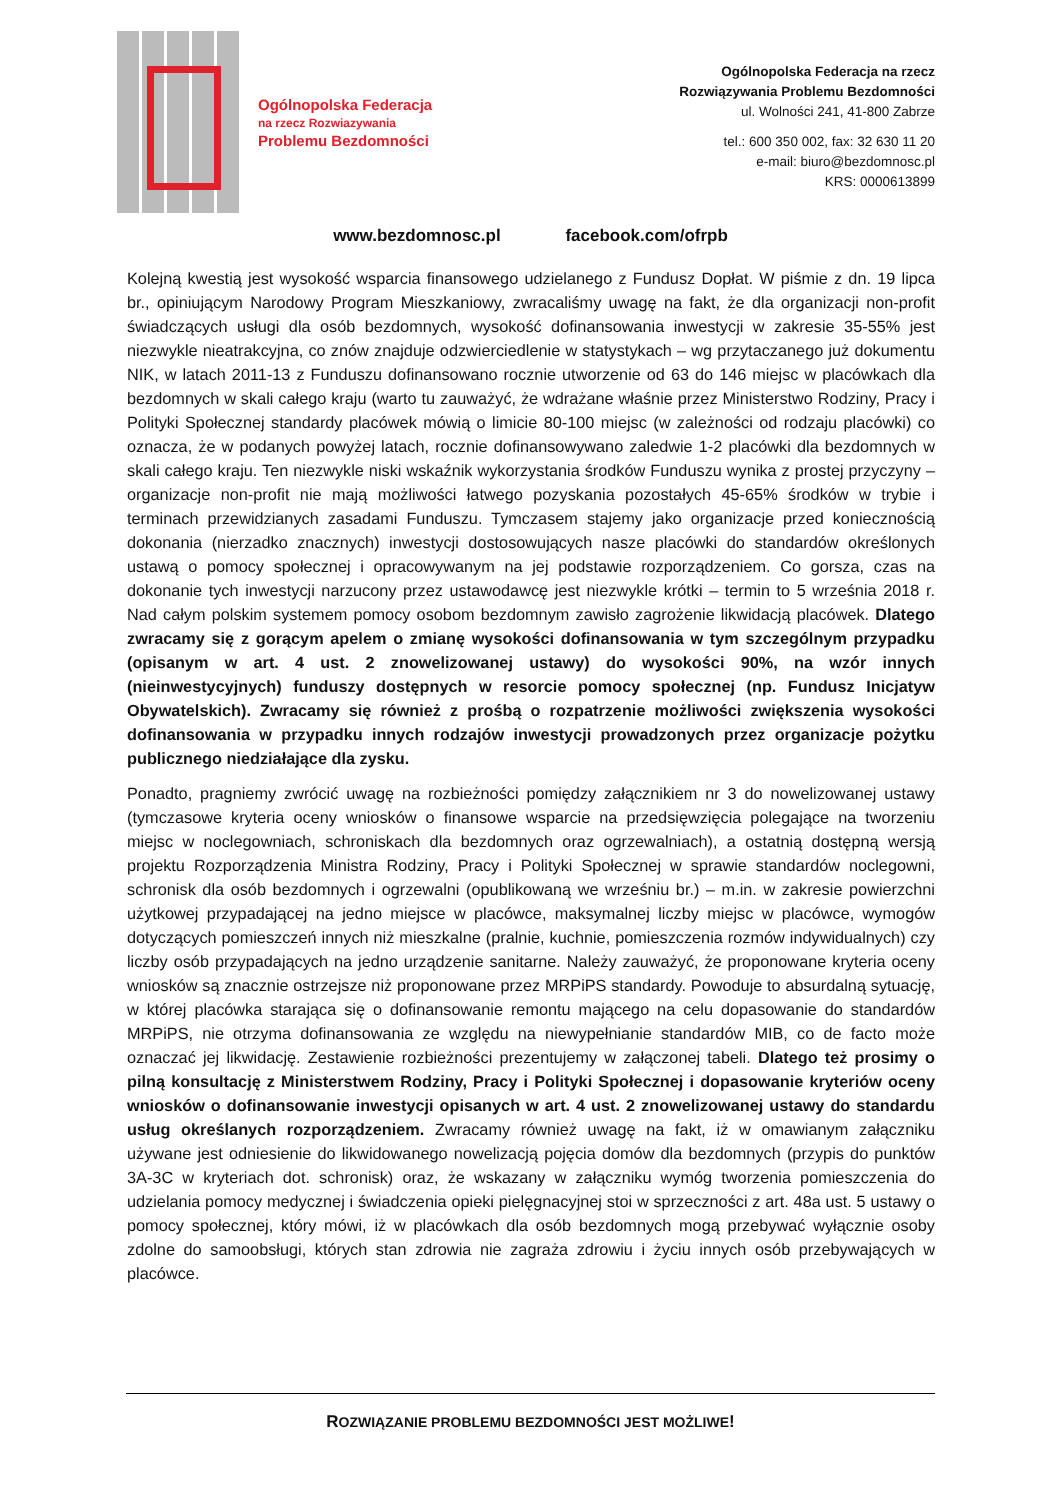Ogólnopolska Federacja
na rzecz Rozwiazywania
Problemu Bezdomności
Ogólnopolska Federacja na rzecz
Rozwiązywania Problemu Bezdomności
ul. Wolności 241, 41-800 Zabrze
tel.: 600 350 002, fax: 32 630 11 20
e-mail: biuro@bezdomnosc.pl
KRS: 0000613899
www.bezdomnosc.pl facebook.com/ofrpb
Kolejną kwestią jest wysokość wsparcia finansowego udzielanego z Fundusz Dopłat. W piśmie z dn. 19 lipca br., opiniującym Narodowy Program Mieszkaniowy, zwracaliśmy uwagę na fakt, że dla organizacji non-profit świadczących usługi dla osób bezdomnych, wysokość dofinansowania inwestycji w zakresie 35-55% jest niezwykle nieatrakcyjna, co znów znajduje odzwierciedlenie w statystykach – wg przytaczanego już dokumentu NIK, w latach 2011-13 z Funduszu dofinansowano rocznie utworzenie od 63 do 146 miejsc w placówkach dla bezdomnych w skali całego kraju (warto tu zauważyć, że wdrażane właśnie przez Ministerstwo Rodziny, Pracy i Polityki Społecznej standardy placówek mówią o limicie 80-100 miejsc (w zależności od rodzaju placówki) co oznacza, że w podanych powyżej latach, rocznie dofinansowywano zaledwie 1-2 placówki dla bezdomnych w skali całego kraju. Ten niezwykle niski wskaźnik wykorzystania środków Funduszu wynika z prostej przyczyny – organizacje non-profit nie mają możliwości łatwego pozyskania pozostałych 45-65% środków w trybie i terminach przewidzianych zasadami Funduszu. Tymczasem stajemy jako organizacje przed koniecznością dokonania (nierzadko znacznych) inwestycji dostosowujących nasze placówki do standardów określonych ustawą o pomocy społecznej i opracowywanym na jej podstawie rozporządzeniem. Co gorsza, czas na dokonanie tych inwestycji narzucony przez ustawodawcę jest niezwykle krótki – termin to 5 września 2018 r. Nad całym polskim systemem pomocy osobom bezdomnym zawisło zagrożenie likwidacją placówek. Dlatego zwracamy się z gorącym apelem o zmianę wysokości dofinansowania w tym szczególnym przypadku (opisanym w art. 4 ust. 2 znowelizowanej ustawy) do wysokości 90%, na wzór innych (nieinwestycyjnych) funduszy dostępnych w resorcie pomocy społecznej (np. Fundusz Inicjatyw Obywatelskich). Zwracamy się również z prośbą o rozpatrzenie możliwości zwiększenia wysokości dofinansowania w przypadku innych rodzajów inwestycji prowadzonych przez organizacje pożytku publicznego niedziałające dla zysku.
Ponadto, pragniemy zwrócić uwagę na rozbieżności pomiędzy załącznikiem nr 3 do nowelizowanej ustawy (tymczasowe kryteria oceny wniosków o finansowe wsparcie na przedsięwzięcia polegające na tworzeniu miejsc w noclegowniach, schroniskach dla bezdomnych oraz ogrzewalniach), a ostatnią dostępną wersją projektu Rozporządzenia Ministra Rodziny, Pracy i Polityki Społecznej w sprawie standardów noclegowni, schronisk dla osób bezdomnych i ogrzewalni (opublikowaną we wrześniu br.) – m.in. w zakresie powierzchni użytkowej przypadającej na jedno miejsce w placówce, maksymalnej liczby miejsc w placówce, wymogów dotyczących pomieszczeń innych niż mieszkalne (pralnie, kuchnie, pomieszczenia rozmów indywidualnych) czy liczby osób przypadających na jedno urządzenie sanitarne. Należy zauważyć, że proponowane kryteria oceny wniosków są znacznie ostrzejsze niż proponowane przez MRPiPS standardy. Powoduje to absurdalną sytuację, w której placówka starająca się o dofinansowanie remontu mającego na celu dopasowanie do standardów MRPiPS, nie otrzyma dofinansowania ze względu na niewypełnianie standardów MIB, co de facto może oznaczać jej likwidację. Zestawienie rozbieżności prezentujemy w załączonej tabeli. Dlatego też prosimy o pilną konsultację z Ministerstwem Rodziny, Pracy i Polityki Społecznej i dopasowanie kryteriów oceny wniosków o dofinansowanie inwestycji opisanych w art. 4 ust. 2 znowelizowanej ustawy do standardu usług określanych rozporządzeniem. Zwracamy również uwagę na fakt, iż w omawianym załączniku używane jest odniesienie do likwidowanego nowelizacją pojęcia domów dla bezdomnych (przypis do punktów 3A-3C w kryteriach dot. schronisk) oraz, że wskazany w załączniku wymóg tworzenia pomieszczenia do udzielania pomocy medycznej i świadczenia opieki pielęgnacyjnej stoi w sprzeczności z art. 48a ust. 5 ustawy o pomocy społecznej, który mówi, iż w placówkach dla osób bezdomnych mogą przebywać wyłącznie osoby zdolne do samoobsługi, których stan zdrowia nie zagraża zdrowiu i życiu innych osób przebywających w placówce.
ROZWIĄZANIE PROBLEMU BEZDOMNOŚCI JEST MOŻLIWE!